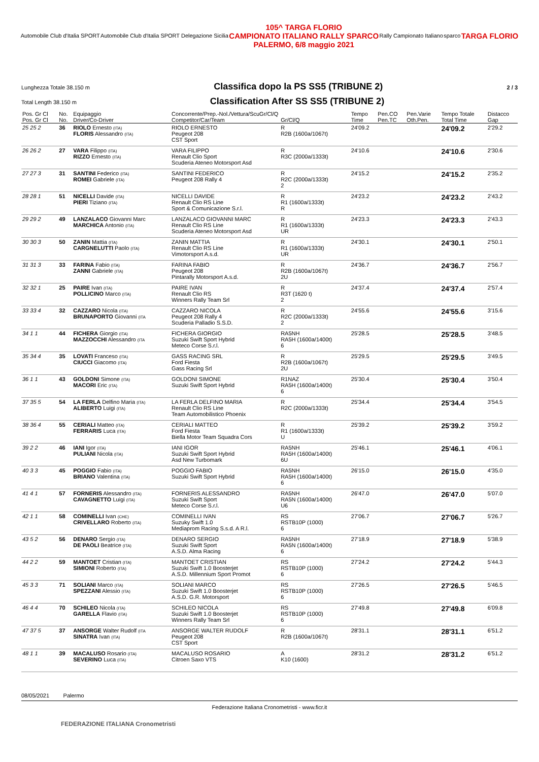Automobile Club d'Italia SPORT
Automobile Club d'Italia SPORT Delegazione Sicilia
105^ TARGA FLORIO
CAMPIONATO ITALIANO RALLY SPARCO
PALERMO, 6/8 maggio 2021
Rally Campionato Italiano sparco
TARGA FLORIO
Lunghezza Totale 38.150 m Classifica dopo la PS SS5 (TRIBUNE 2) 2 / 3
Total Length 38.150 m Classification After SS SS5 (TRIBUNE 2)
| Pos. Gr Cl | No. | Equipaggio | Concorrente/Prep.-Nol./Vettura/ScuGr/Cl/Q | | Tempo | Pen.CO | Pen.Varie | Tempo Totale | Distacco |
| --- | --- | --- | --- | --- | --- | --- | --- | --- | --- |
| Pos. Gr Cl | No. | Driver/Co-Driver | Competitor/Car/Team | Gr/Cl/Q | Time | Pen.TC | Oth.Pen. | Total Time | Gap |
| 25 25 2 | 36 | RIOLO Ernesto (ITA) FLORIS Alessandro (ITA) | RIOLO ERNESTO Peugeot 208 CST Sport | R R2B (1600a/1067t) | 24'09.2 | | | 24'09.2 | 2'29.2 |
| 26 26 2 | 27 | VARA Filippo (ITA) RIZZO Ernesto (ITA) | VARA FILIPPO Renault Clio Sport Scuderia Ateneo Motorsport Asd | R R3C (2000a/1333t) | 24'10.6 | | | 24'10.6 | 2'30.6 |
| 27 27 3 | 31 | SANTINI Federico (ITA) ROMEI Gabriele (ITA) | SANTINI FEDERICO Peugeot 208 Rally 4 | R R2C (2000a/1333t) 2 | 24'15.2 | | | 24'15.2 | 2'35.2 |
| 28 28 1 | 51 | NICELLI Davide (ITA) PIERI Tiziano (ITA) | NICELLI DAVIDE Renault Clio RS Line Sport & Comunicazione S.r.l. | R R1 (1600a/1333t) R | 24'23.2 | | | 24'23.2 | 2'43.2 |
| 29 29 2 | 49 | LANZALACO Giovanni Marc MARCHICA Antonio (ITA) | LANZALACO GIOVANNI MARC Renault Clio RS Line Scuderia Ateneo Motorsport Asd | R R1 (1600a/1333t) UR | 24'23.3 | | | 24'23.3 | 2'43.3 |
| 30 30 3 | 50 | ZANIN Mattia (ITA) CARGNELUTTI Paolo (ITA) | ZANIN MATTIA Renault Clio RS Line Vimotorsport A.s.d. | R R1 (1600a/1333t) UR | 24'30.1 | | | 24'30.1 | 2'50.1 |
| 31 31 3 | 33 | FARINA Fabio (ITA) ZANNI Gabriele (ITA) | FARINA FABIO Peugeot 208 Pintarally Motorsport A.s.d. | R R2B (1600a/1067t) 2U | 24'36.7 | | | 24'36.7 | 2'56.7 |
| 32 32 1 | 25 | PAIRE Ivan (ITA) POLLICINO Marco (ITA) | PAIRE IVAN Renault Clio RS Winners Rally Team Srl | R R3T (1620 t) 2 | 24'37.4 | | | 24'37.4 | 2'57.4 |
| 33 33 4 | 32 | CAZZARO Nicola (ITA) BRUNAPORTO Giovanni (ITA | CAZZARO NICOLA Peugeot 208 Rally 4 Scuderia Palladio S.S.D. | R R2C (2000a/1333t) 2 | 24'55.6 | | | 24'55.6 | 3'15.6 |
| 34 1 1 | 44 | FICHERA Giorgio (ITA) MAZZOCCHI Alessandro (ITA | FICHERA GIORGIO Suzuki Swift Sport Hybrid Meteco Corse S.r.l. | RA5NH RA5H (1600a/1400t) 6 | 25'28.5 | | | 25'28.5 | 3'48.5 |
| 35 34 4 | 35 | LOVATI Franceso (ITA) CIUCCI Giacomo (ITA) | GASS RACING SRL Ford Fiesta Gass Racing Srl | R R2B (1600a/1067t) 2U | 25'29.5 | | | 25'29.5 | 3'49.5 |
| 36 1 1 | 43 | GOLDONI Simone (ITA) MACORI Eric (ITA) | GOLDONI SIMONE Suzuki Swift Sport Hybrid | R1NAZ RA5H (1600a/1400t) 6 | 25'30.4 | | | 25'30.4 | 3'50.4 |
| 37 35 5 | 54 | LA FERLA Delfino Maria (ITA) ALIBERTO Luigi (ITA) | LA FERLA DELFINO MARIA Renault Clio RS Line Team Automobilistico Phoenix | R R2C (2000a/1333t) | 25'34.4 | | | 25'34.4 | 3'54.5 |
| 38 36 4 | 55 | CERIALI Matteo (ITA) FERRARIS Luca (ITA) | CERIALI MATTEO Ford Fiesta Biella Motor Team Squadra Cors | R R1 (1600a/1333t) U | 25'39.2 | | | 25'39.2 | 3'59.2 |
| 39 2 2 | 46 | IANI Igor (ITA) PULIANI Nicola (ITA) | IANI IGOR Suzuki Swift Sport Hybrid Asd New Turbomark | RA5NH RA5H (1600a/1400t) 6U | 25'46.1 | | | 25'46.1 | 4'06.1 |
| 40 3 3 | 45 | POGGIO Fabio (ITA) BRIANO Valentina (ITA) | POGGIO FABIO Suzuki Swift Sport Hybrid | RA5NH RA5H (1600a/1400t) 6 | 26'15.0 | | | 26'15.0 | 4'35.0 |
| 41 4 1 | 57 | FORNERIS Alessandro (ITA) CAVAGNETTO Luigi (ITA) | FORNERIS ALESSANDRO Suzuki Swift Sport Meteco Corse S.r.l. | RA5NH RA5N (1600a/1400t) U6 | 26'47.0 | | | 26'47.0 | 5'07.0 |
| 42 1 1 | 58 | COMINELLI Ivan (CHE) CRIVELLARO Roberto (ITA) | COMINELLI IVAN Suzuky Swift 1.0 Mediaprom Racing S.s.d. A R.l. | RS RSTB10P (1000) 6 | 27'06.7 | | | 27'06.7 | 5'26.7 |
| 43 5 2 | 56 | DENARO Sergio (ITA) DE PAOLI Beatrice (ITA) | DENARO SERGIO Suzuki Swift Sport A.S.D. Alma Racing | RA5NH RA5N (1600a/1400t) 6 | 27'18.9 | | | 27'18.9 | 5'38.9 |
| 44 2 2 | 59 | MANTOET Cristian (ITA) SIMIONI Roberto (ITA) | MANTOET CRISTIAN Suzuki Swift 1.0 Boosterjet A.S.D. Millennium Sport Promot | RS RSTB10P (1000) 6 | 27'24.2 | | | 27'24.2 | 5'44.3 |
| 45 3 3 | 71 | SOLIANI Marco (ITA) SPEZZANI Alessio (ITA) | SOLIANI MARCO Suzuki Swift 1.0 Boosterjet A.S.D. G.R. Motorsport | RS RSTB10P (1000) 6 | 27'26.5 | | | 27'26.5 | 5'46.5 |
| 46 4 4 | 70 | SCHILEO Nicola (ITA) GARELLA Flavio (ITA) | SCHILEO NICOLA Suzuki Swift 1.0 Boosterjet Winners Rally Team Srl | RS RSTB10P (1000) 6 | 27'49.8 | | | 27'49.8 | 6'09.8 |
| 47 37 5 | 37 | ANSORGE Walter Rudolf (ITA SINATRA Ivan (ITA) | ANSORGE WALTER RUDOLF Peugeot 208 CST Sport | R R2B (1600a/1067t) | 28'31.1 | | | 28'31.1 | 6'51.2 |
| 48 1 1 | 39 | MACALUSO Rosario (ITA) SEVERINO Luca (ITA) | MACALUSO ROSARIO Citroen Saxo VTS | A K10 (1600) | 28'31.2 | | | 28'31.2 | 6'51.2 |
08/05/2021 Palermo
Federazione Italiana Cronometristi - www.ficr.it
FEDERAZIONE ITALIANA Cronometristi